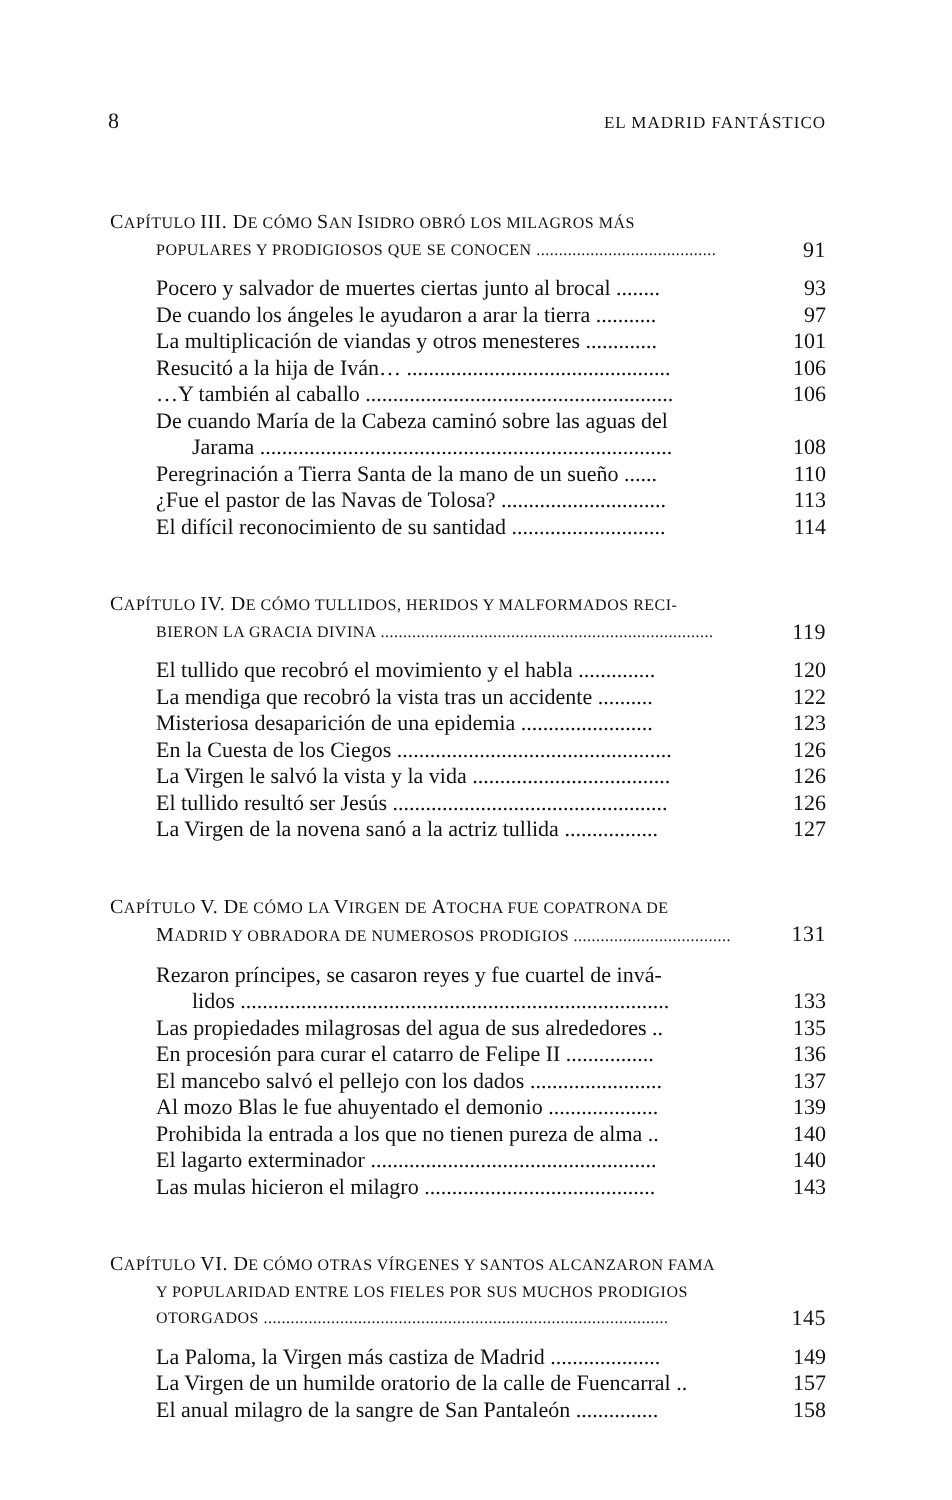8 EL MADRID FANTÁSTICO
CAPÍTULO III. DE CÓMO SAN ISIDRO OBRÓ LOS MILAGROS MÁS
POPULARES Y PRODIGIOSOS QUE SE CONOCEN ........................................ 91
Pocero y salvador de muertes ciertas junto al brocal ........ 93
De cuando los ángeles le ayudaron a arar la tierra ........... 97
La multiplicación de viandas y otros menesteres ............. 101
Resucitó a la hija de Iván… ................................................ 106
…Y también al caballo ........................................................ 106
De cuando María de la Cabeza caminó sobre las aguas del
Jarama ........................................................................... 108
Peregrinación a Tierra Santa de la mano de un sueño ...... 110
¿Fue el pastor de las Navas de Tolosa? .............................. 113
El difícil reconocimiento de su santidad ............................ 114
CAPÍTULO IV. DE CÓMO TULLIDOS, HERIDOS Y MALFORMADOS RECI-
BIERON LA GRACIA DIVINA .......................................................................... 119
El tullido que recobró el movimiento y el habla .............. 120
La mendiga que recobró la vista tras un accidente .......... 122
Misteriosa desaparición de una epidemia ........................ 123
En la Cuesta de los Ciegos .................................................. 126
La Virgen le salvó la vista y la vida .................................... 126
El tullido resultó ser Jesús .................................................. 126
La Virgen de la novena sanó a la actriz tullida ................. 127
CAPÍTULO V. DE CÓMO LA VIRGEN DE ATOCHA FUE COPATRONA DE
MADRID Y OBRADORA DE NUMEROSOS PRODIGIOS ................................... 131
Rezaron príncipes, se casaron reyes y fue cuartel de invá-
lidos .............................................................................. 133
Las propiedades milagrosas del agua de sus alrededores .. 135
En procesión para curar el catarro de Felipe II ................ 136
El mancebo salvó el pellejo con los dados ........................ 137
Al mozo Blas le fue ahuyentado el demonio .................... 139
Prohibida la entrada a los que no tienen pureza de alma .. 140
El lagarto exterminador .................................................... 140
Las mulas hicieron el milagro .......................................... 143
CAPÍTULO VI. DE CÓMO OTRAS VÍRGENES Y SANTOS ALCANZARON FAMA
Y POPULARIDAD ENTRE LOS FIELES POR SUS MUCHOS PRODIGIOS
OTORGADOS .......................................................................................... 145
La Paloma, la Virgen más castiza de Madrid .................... 149
La Virgen de un humilde oratorio de la calle de Fuencarral .. 157
El anual milagro de la sangre de San Pantaleón ............... 158